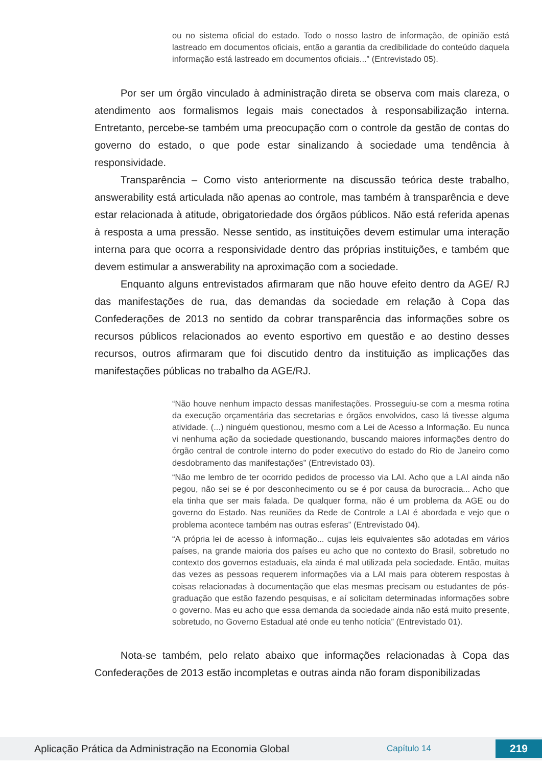ou no sistema oficial do estado. Todo o nosso lastro de informação, de opinião está lastreado em documentos oficiais, então a garantia da credibilidade do conteúdo daquela informação está lastreado em documentos oficiais...” (Entrevistado 05).
Por ser um órgão vinculado à administração direta se observa com mais clareza, o atendimento aos formalismos legais mais conectados à responsabilização interna. Entretanto, percebe-se também uma preocupação com o controle da gestão de contas do governo do estado, o que pode estar sinalizando à sociedade uma tendência à responsividade.
Transparência – Como visto anteriormente na discussão teórica deste trabalho, answerability está articulada não apenas ao controle, mas também à transparência e deve estar relacionada à atitude, obrigatoriedade dos órgãos públicos. Não está referida apenas à resposta a uma pressão. Nesse sentido, as instituições devem estimular uma interação interna para que ocorra a responsividade dentro das próprias instituições, e também que devem estimular a answerability na aproximação com a sociedade.
Enquanto alguns entrevistados afirmaram que não houve efeito dentro da AGE/ RJ das manifestações de rua, das demandas da sociedade em relação à Copa das Confederações de 2013 no sentido da cobrar transparência das informações sobre os recursos públicos relacionados ao evento esportivo em questão e ao destino desses recursos, outros afirmaram que foi discutido dentro da instituição as implicações das manifestações públicas no trabalho da AGE/RJ.
“Não houve nenhum impacto dessas manifestações. Prosseguiu-se com a mesma rotina da execução orçamentária das secretarias e órgãos envolvidos, caso lá tivesse alguma atividade. (...) ninguém questionou, mesmo com a Lei de Acesso a Informação. Eu nunca vi nenhuma ação da sociedade questionando, buscando maiores informações dentro do órgão central de controle interno do poder executivo do estado do Rio de Janeiro como desdobramento das manifestações” (Entrevistado 03).
“Não me lembro de ter ocorrido pedidos de processo via LAI. Acho que a LAI ainda não pegou, não sei se é por desconhecimento ou se é por causa da burocracia... Acho que ela tinha que ser mais falada. De qualquer forma, não é um problema da AGE ou do governo do Estado. Nas reuniões da Rede de Controle a LAI é abordada e vejo que o problema acontece também nas outras esferas” (Entrevistado 04).
“A própria lei de acesso à informação... cujas leis equivalentes são adotadas em vários países, na grande maioria dos países eu acho que no contexto do Brasil, sobretudo no contexto dos governos estaduais, ela ainda é mal utilizada pela sociedade. Então, muitas das vezes as pessoas requerem informações via a LAI mais para obterem respostas à coisas relacionadas à documentação que elas mesmas precisam ou estudantes de pós-graduação que estão fazendo pesquisas, e aí solicitam determinadas informações sobre o governo. Mas eu acho que essa demanda da sociedade ainda não está muito presente, sobretudo, no Governo Estadual até onde eu tenho notícia” (Entrevistado 01).
Nota-se também, pelo relato abaixo que informações relacionadas à Copa das Confederações de 2013 estão incompletas e outras ainda não foram disponibilizadas
Aplicação Prática da Administração na Economia Global Capítulo 14 219